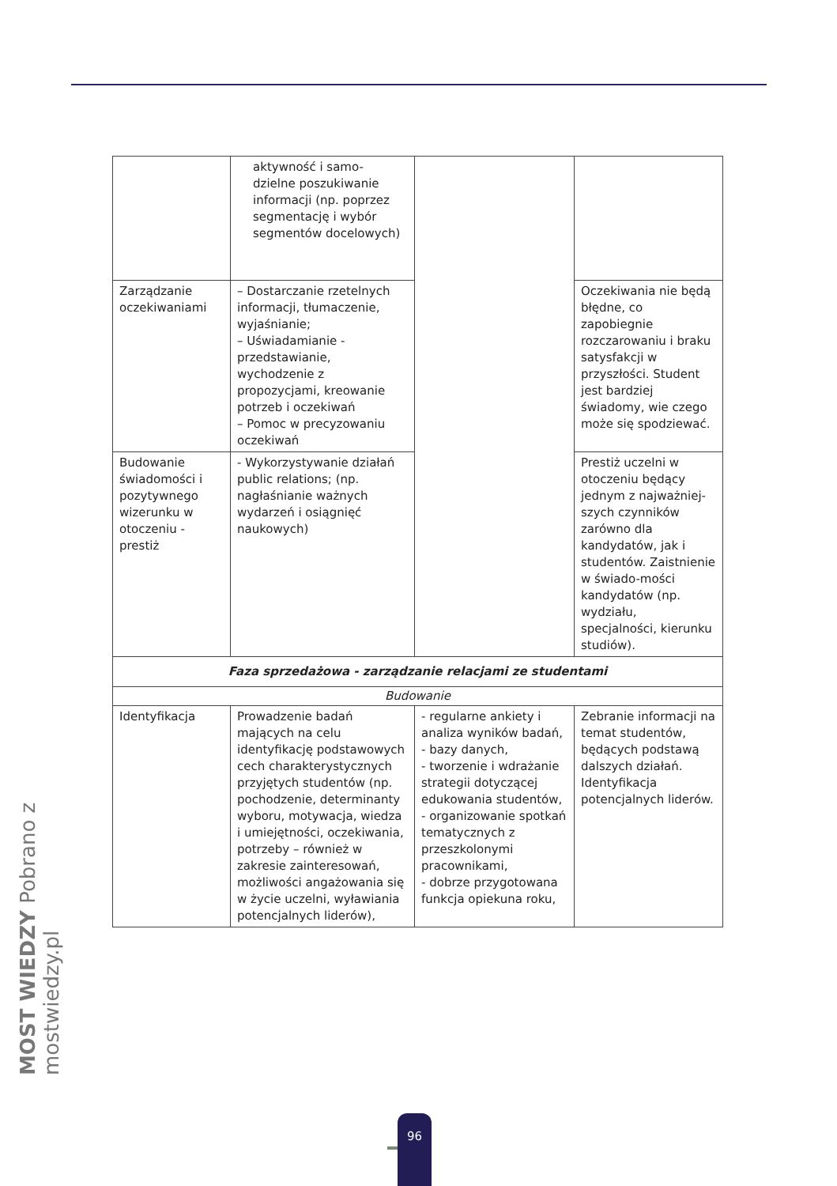| | aktywność i samo- dzielne poszukiwanie informacji (np. poprzez segmentację i wybór segmentów docelowych) | | |
| Zarządzanie oczekiwaniami | – Dostarczanie rzetelnych informacji, tłumaczenie, wyjaśnianie; – Uświadamianie - przedstawianie, wychodzenie z propozycjami, kreowanie potrzeb i oczekiwań – Pomoc w precyzowaniu oczekiwań | | Oczekiwania nie będą błędne, co zapobiegnie rozczarowaniu i braku satysfakcji w przyszłości. Student jest bardziej świadomy, wie czego może się spodziewać. |
| Budowanie świadomości i pozytywnego wizerunku w otoczeniu - prestiż | - Wykorzystywanie działań public relations; (np. nagłaśnianie ważnych wydarzeń i osiągnięć naukowych) | | Prestiż uczelni w otoczeniu będący jednym z najważniej-szych czynników zarówno dla kandydatów, jak i studentów. Zaistnienie w świado-mości kandydatów (np. wydziału, specjalności, kierunku studiów). |
| Faza sprzedażowa - zarządzanie relacjami ze studentami | | | |
| Budowanie | | | |
| Identyfikacja | Prowadzenie badań mających na celu identyfikację podstawowych cech charakterystycznych przyjętych studentów (np. pochodzenie, determinanty wyboru, motywacja, wiedza i umiejętności, oczekiwania, potrzeby – również w zakresie zainteresowań, możliwości angażowania się w życie uczelni, wyławiania potencjalnych liderów), | - regularne ankiety i analiza wyników badań, - bazy danych, - tworzenie i wdrażanie strategii dotyczącej edukowania studentów, - organizowanie spotkań tematycznych z przeszkolonymi pracownikami, - dobrze przygotowana funkcja opiekuna roku, | Zebranie informacji na temat studentów, będących podstawą dalszych działań. Identyfikacja potencjalnych liderów. |
MOST WIEDZY Pobrano z mostwiedzy.pl
96